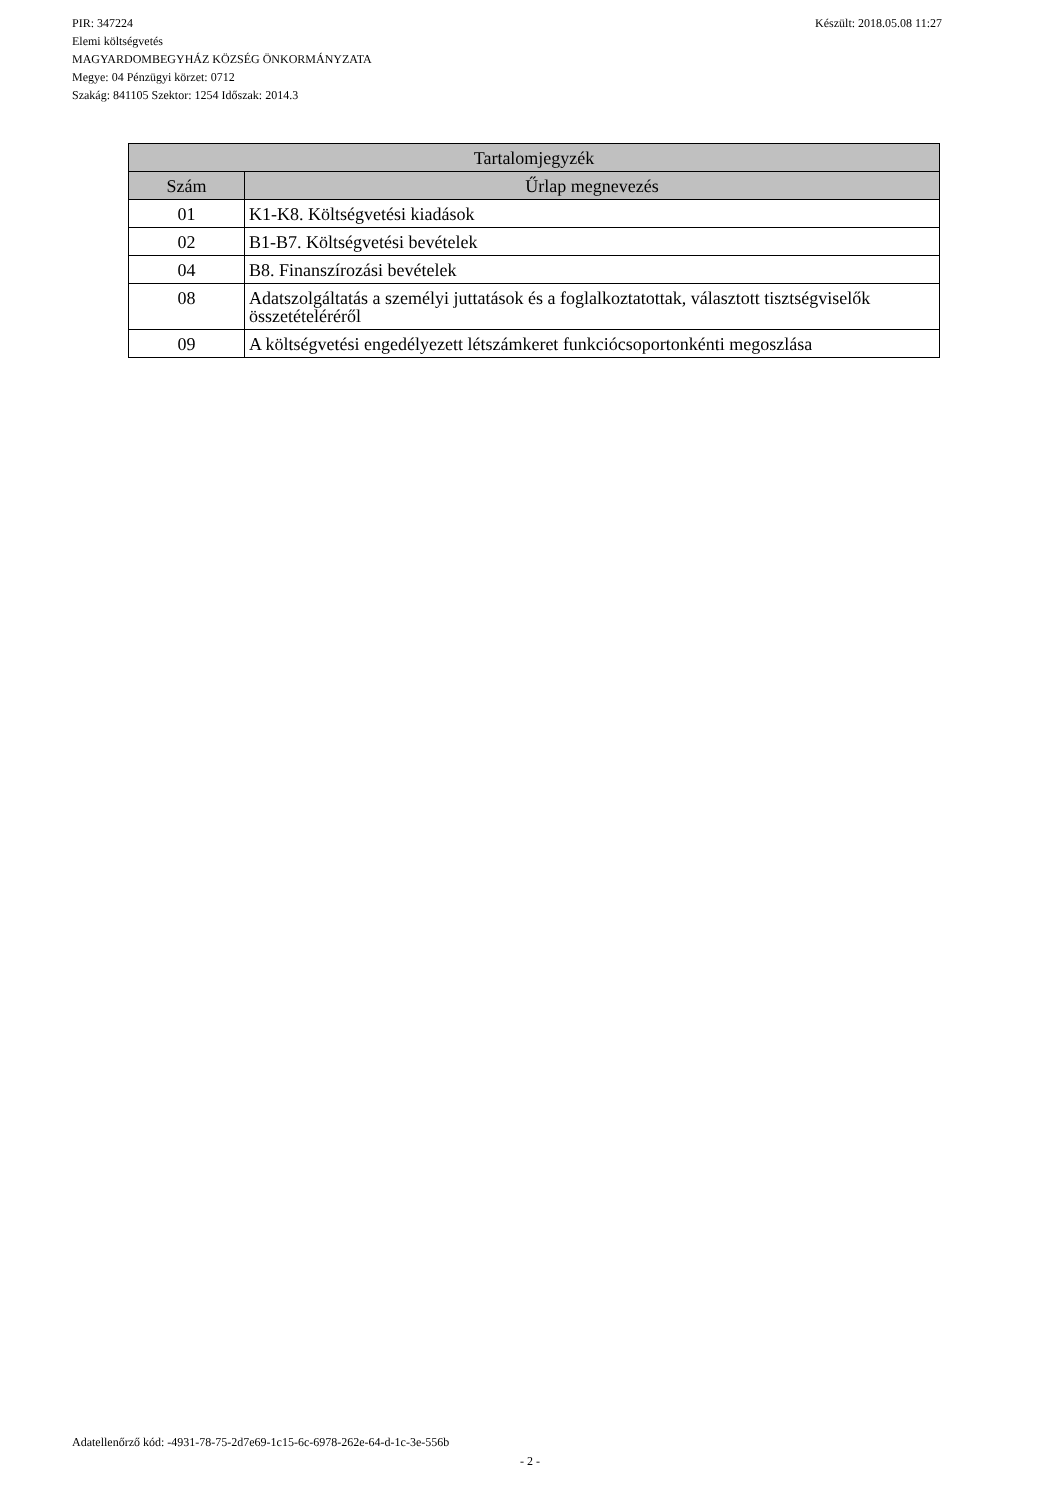Készült: 2018.05.08 11:27 PIR: 347224
Elemi költségvetés
MAGYARDOMBEGYHÁZ KÖZSÉG ÖNKORMÁNYZATA
Megye: 04 Pénzügyi körzet: 0712
Szakág: 841105 Szektor: 1254 Időszak: 2014.3
| Tartalomjegyzék | |
| --- | --- |
| Szám | Űrlap megnevezés |
| 01 | K1-K8. Költségvetési kiadások |
| 02 | B1-B7. Költségvetési bevételek |
| 04 | B8. Finanszírozási bevételek |
| 08 | Adatszolgáltatás a személyi juttatások és a foglalkoztatottak, választott tisztségviselők összetételéréről |
| 09 | A költségvetési engedélyezett létszámkeret funkciócsoportonkénti megoszlása |
Adatellenőrző kód: -4931-78-75-2d7e69-1c15-6c-6978-262e-64-d-1c-3e-556b
- 2 -